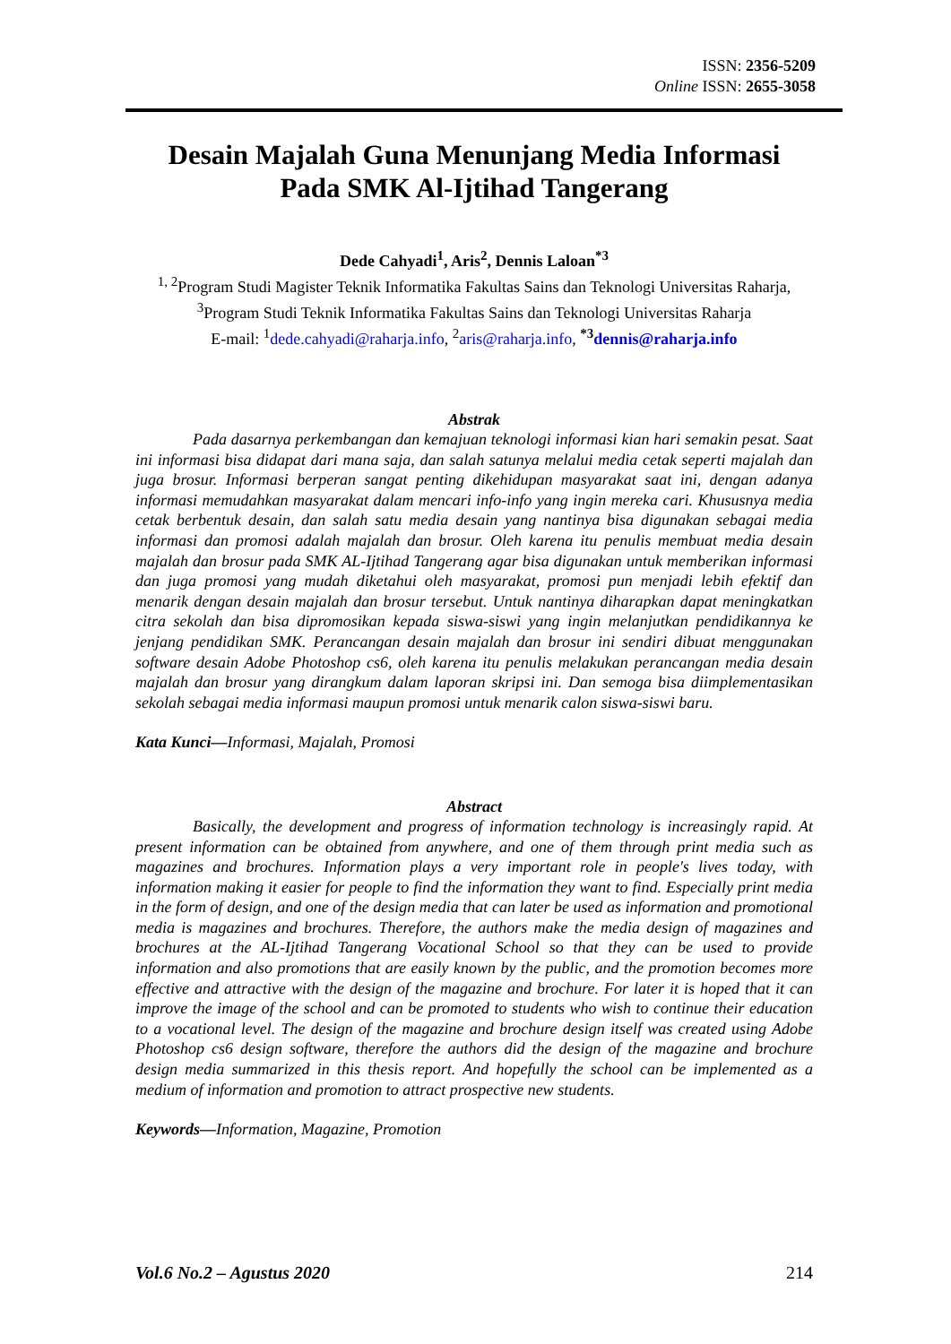ISSN: 2356-5209
Online ISSN: 2655-3058
Desain Majalah Guna Menunjang Media Informasi
Pada SMK Al-Ijtihad Tangerang
Dede Cahyadi<sup>1</sup>, Aris<sup>2</sup>, Dennis Laloan<sup>*3</sup>
<sup>1, 2</sup>Program Studi Magister Teknik Informatika Fakultas Sains dan Teknologi Universitas Raharja, <sup>3</sup>Program Studi Teknik Informatika Fakultas Sains dan Teknologi Universitas Raharja
E-mail: <sup>1</sup>dede.cahyadi@raharja.info, <sup>2</sup>aris@raharja.info, <sup>*3</sup>dennis@raharja.info
Abstrak
Pada dasarnya perkembangan dan kemajuan teknologi informasi kian hari semakin pesat. Saat ini informasi bisa didapat dari mana saja, dan salah satunya melalui media cetak seperti majalah dan juga brosur. Informasi berperan sangat penting dikehidupan masyarakat saat ini, dengan adanya informasi memudahkan masyarakat dalam mencari info-info yang ingin mereka cari. Khususnya media cetak berbentuk desain, dan salah satu media desain yang nantinya bisa digunakan sebagai media informasi dan promosi adalah majalah dan brosur. Oleh karena itu penulis membuat media desain majalah dan brosur pada SMK AL-Ijtihad Tangerang agar bisa digunakan untuk memberikan informasi dan juga promosi yang mudah diketahui oleh masyarakat, promosi pun menjadi lebih efektif dan menarik dengan desain majalah dan brosur tersebut. Untuk nantinya diharapkan dapat meningkatkan citra sekolah dan bisa dipromosikan kepada siswa-siswi yang ingin melanjutkan pendidikannya ke jenjang pendidikan SMK. Perancangan desain majalah dan brosur ini sendiri dibuat menggunakan software desain Adobe Photoshop cs6, oleh karena itu penulis melakukan perancangan media desain majalah dan brosur yang dirangkum dalam laporan skripsi ini. Dan semoga bisa diimplementasikan sekolah sebagai media informasi maupun promosi untuk menarik calon siswa-siswi baru.
Kata Kunci—Informasi, Majalah, Promosi
Abstract
Basically, the development and progress of information technology is increasingly rapid. At present information can be obtained from anywhere, and one of them through print media such as magazines and brochures. Information plays a very important role in people's lives today, with information making it easier for people to find the information they want to find. Especially print media in the form of design, and one of the design media that can later be used as information and promotional media is magazines and brochures. Therefore, the authors make the media design of magazines and brochures at the AL-Ijtihad Tangerang Vocational School so that they can be used to provide information and also promotions that are easily known by the public, and the promotion becomes more effective and attractive with the design of the magazine and brochure. For later it is hoped that it can improve the image of the school and can be promoted to students who wish to continue their education to a vocational level. The design of the magazine and brochure design itself was created using Adobe Photoshop cs6 design software, therefore the authors did the design of the magazine and brochure design media summarized in this thesis report. And hopefully the school can be implemented as a medium of information and promotion to attract prospective new students.
Keywords—Information, Magazine, Promotion
Vol.6 No.2 – Agustus 2020 214